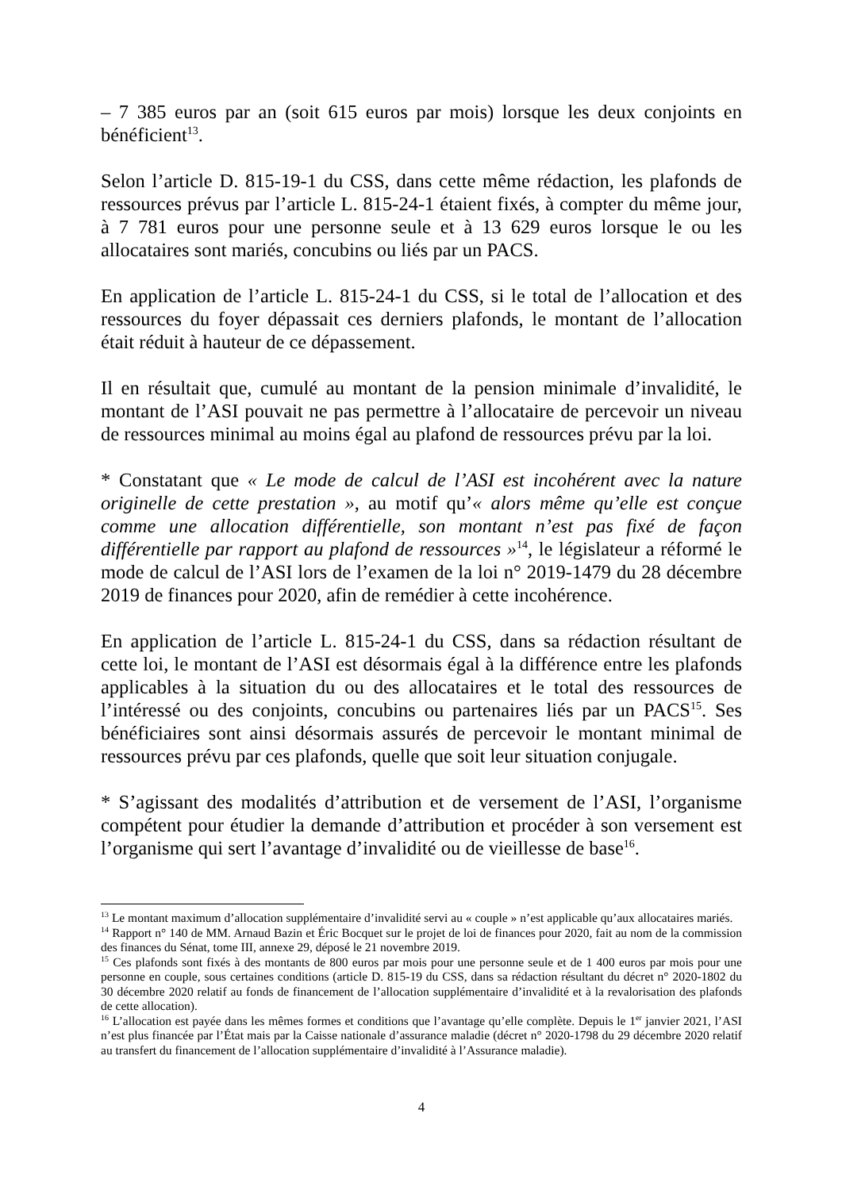– 7 385 euros par an (soit 615 euros par mois) lorsque les deux conjoints en bénéficient<sup>13</sup>.
Selon l’article D. 815-19-1 du CSS, dans cette même rédaction, les plafonds de ressources prévus par l’article L. 815-24-1 étaient fixés, à compter du même jour, à 7 781 euros pour une personne seule et à 13 629 euros lorsque le ou les allocataires sont mariés, concubins ou liés par un PACS.
En application de l’article L. 815-24-1 du CSS, si le total de l’allocation et des ressources du foyer dépassait ces derniers plafonds, le montant de l’allocation était réduit à hauteur de ce dépassement.
Il en résultait que, cumulé au montant de la pension minimale d’invalidité, le montant de l’ASI pouvait ne pas permettre à l’allocataire de percevoir un niveau de ressources minimal au moins égal au plafond de ressources prévu par la loi.
* Constatant que « Le mode de calcul de l’ASI est incohérent avec la nature originelle de cette prestation », au motif qu’« alors même qu’elle est conçue comme une allocation différentielle, son montant n’est pas fixé de façon différentielle par rapport au plafond de ressources »<sup>14</sup>, le législateur a réformé le mode de calcul de l’ASI lors de l’examen de la loi n° 2019-1479 du 28 décembre 2019 de finances pour 2020, afin de remédier à cette incohérence.
En application de l’article L. 815-24-1 du CSS, dans sa rédaction résultant de cette loi, le montant de l’ASI est désormais égal à la différence entre les plafonds applicables à la situation du ou des allocataires et le total des ressources de l’intéressé ou des conjoints, concubins ou partenaires liés par un PACS<sup>15</sup>. Ses bénéficiaires sont ainsi désormais assurés de percevoir le montant minimal de ressources prévu par ces plafonds, quelle que soit leur situation conjugale.
* S’agissant des modalités d’attribution et de versement de l’ASI, l’organisme compétent pour étudier la demande d’attribution et procéder à son versement est l’organisme qui sert l’avantage d’invalidité ou de vieillesse de base<sup>16</sup>.
<sup>13</sup> Le montant maximum d’allocation supplémentaire d’invalidité servi au « couple » n’est applicable qu’aux allocataires mariés.
<sup>14</sup> Rapport n° 140 de MM. Arnaud Bazin et Éric Bocquet sur le projet de loi de finances pour 2020, fait au nom de la commission des finances du Sénat, tome III, annexe 29, déposé le 21 novembre 2019.
<sup>15</sup> Ces plafonds sont fixés à des montants de 800 euros par mois pour une personne seule et de 1 400 euros par mois pour une personne en couple, sous certaines conditions (article D. 815-19 du CSS, dans sa rédaction résultant du décret n° 2020-1802 du 30 décembre 2020 relatif au fonds de financement de l’allocation supplémentaire d’invalidité et à la revalorisation des plafonds de cette allocation).
<sup>16</sup> L’allocation est payée dans les mêmes formes et conditions que l’avantage qu’elle complète. Depuis le 1<sup>er</sup> janvier 2021, l’ASI n’est plus financée par l’État mais par la Caisse nationale d’assurance maladie (décret n° 2020-1798 du 29 décembre 2020 relatif au transfert du financement de l’allocation supplémentaire d’invalidité à l’Assurance maladie).
4